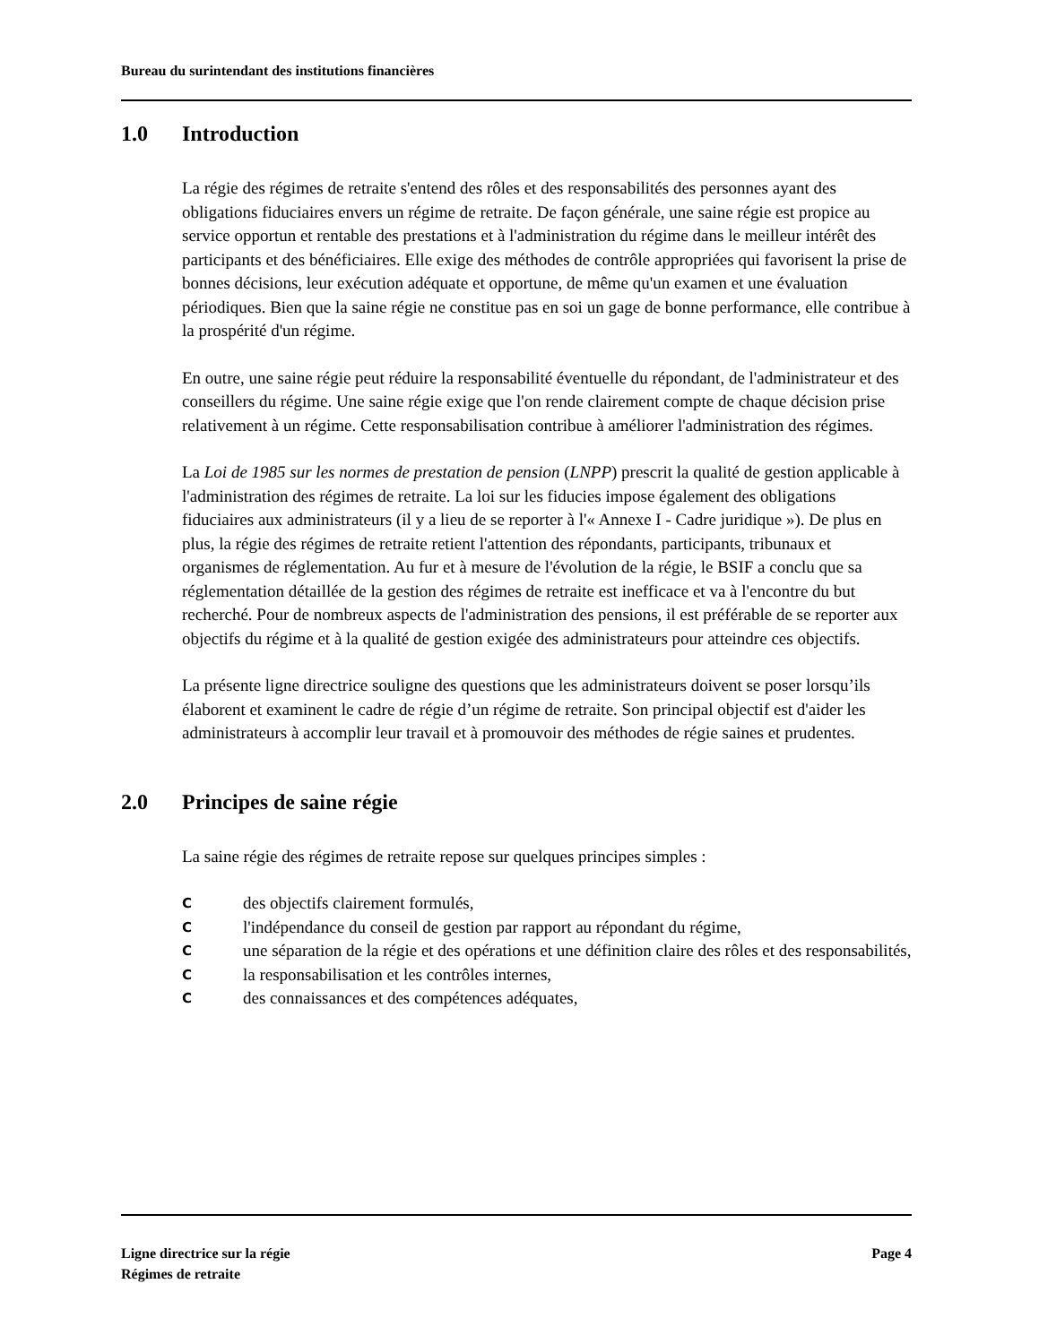Bureau du surintendant des institutions financières
1.0 Introduction
La régie des régimes de retraite s'entend des rôles et des responsabilités des personnes ayant des obligations fiduciaires envers un régime de retraite. De façon générale, une saine régie est propice au service opportun et rentable des prestations et à l'administration du régime dans le meilleur intérêt des participants et des bénéficiaires. Elle exige des méthodes de contrôle appropriées qui favorisent la prise de bonnes décisions, leur exécution adéquate et opportune, de même qu'un examen et une évaluation périodiques. Bien que la saine régie ne constitue pas en soi un gage de bonne performance, elle contribue à la prospérité d'un régime.
En outre, une saine régie peut réduire la responsabilité éventuelle du répondant, de l'administrateur et des conseillers du régime. Une saine régie exige que l'on rende clairement compte de chaque décision prise relativement à un régime. Cette responsabilisation contribue à améliorer l'administration des régimes.
La Loi de 1985 sur les normes de prestation de pension (LNPP) prescrit la qualité de gestion applicable à l'administration des régimes de retraite. La loi sur les fiducies impose également des obligations fiduciaires aux administrateurs (il y a lieu de se reporter à l'« Annexe I - Cadre juridique »). De plus en plus, la régie des régimes de retraite retient l'attention des répondants, participants, tribunaux et organismes de réglementation. Au fur et à mesure de l'évolution de la régie, le BSIF a conclu que sa réglementation détaillée de la gestion des régimes de retraite est inefficace et va à l'encontre du but recherché. Pour de nombreux aspects de l'administration des pensions, il est préférable de se reporter aux objectifs du régime et à la qualité de gestion exigée des administrateurs pour atteindre ces objectifs.
La présente ligne directrice souligne des questions que les administrateurs doivent se poser lorsqu’ils élaborent et examinent le cadre de régie d’un régime de retraite. Son principal objectif est d'aider les administrateurs à accomplir leur travail et à promouvoir des méthodes de régie saines et prudentes.
2.0 Principes de saine régie
La saine régie des régimes de retraite repose sur quelques principes simples :
Cdes objectifs clairement formulés,
Cl'indépendance du conseil de gestion par rapport au répondant du régime,
Cune séparation de la régie et des opérations et une définition claire des rôles et des responsabilités,
Cla responsabilisation et les contrôles internes,
Cdes connaissances et des compétences adéquates,
Ligne directrice sur la régie
Régimes de retraite
Page 4